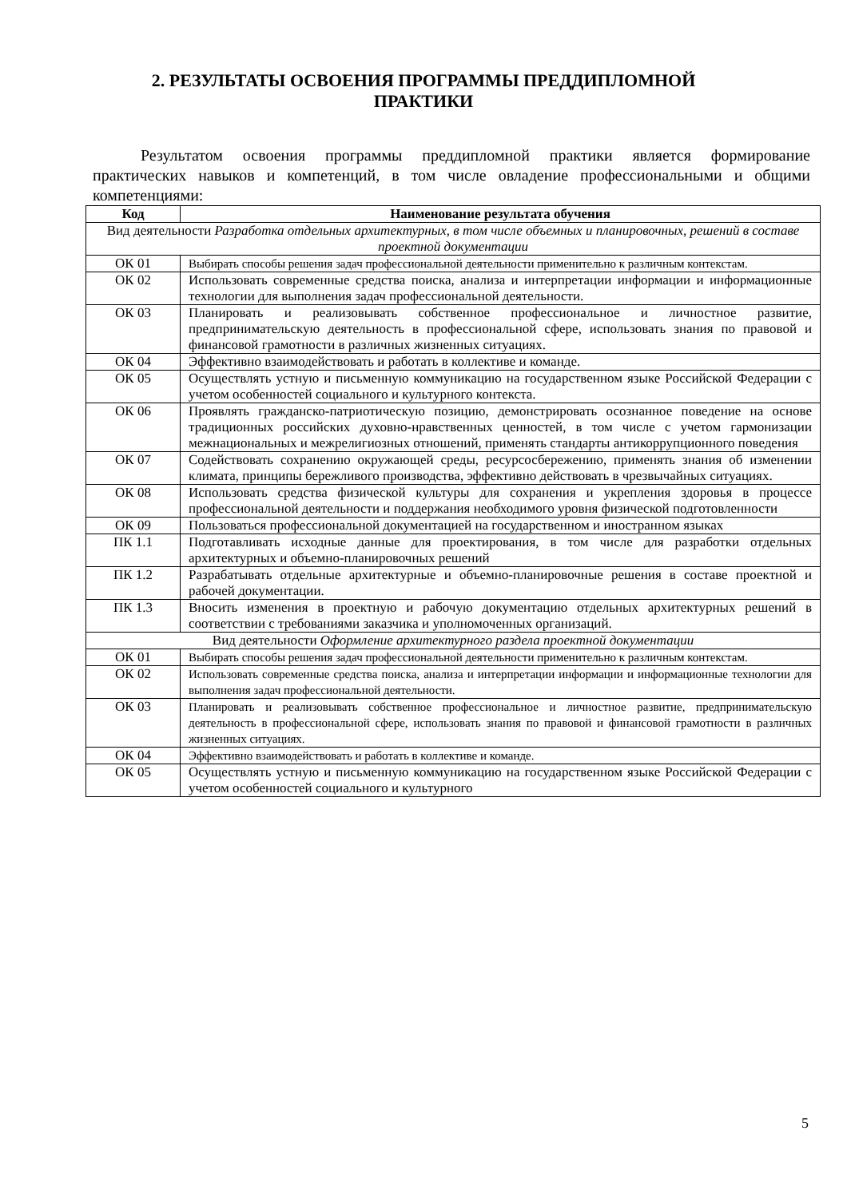2. РЕЗУЛЬТАТЫ ОСВОЕНИЯ ПРОГРАММЫ ПРЕДДИПЛОМНОЙ ПРАКТИКИ
Результатом освоения программы преддипломной практики является формирование практических навыков и компетенций, в том числе овладение профессиональными и общими компетенциями:
| Код | Наименование результата обучения |
| --- | --- |
| Вид деятельности Разработка отдельных архитектурных, в том числе объемных и планировочных, решений в составе проектной документации | |
| ОК 01 | Выбирать способы решения задач профессиональной деятельности применительно к различным контекстам. |
| ОК 02 | Использовать современные средства поиска, анализа и интерпретации информации и информационные технологии для выполнения задач профессиональной деятельности. |
| ОК 03 | Планировать и реализовывать собственное профессиональное и личностное развитие, предпринимательскую деятельность в профессиональной сфере, использовать знания по правовой и финансовой грамотности в различных жизненных ситуациях. |
| ОК 04 | Эффективно взаимодействовать и работать в коллективе и команде. |
| ОК 05 | Осуществлять устную и письменную коммуникацию на государственном языке Российской Федерации с учетом особенностей социального и культурного контекста. |
| ОК 06 | Проявлять гражданско-патриотическую позицию, демонстрировать осознанное поведение на основе традиционных российских духовно-нравственных ценностей, в том числе с учетом гармонизации межнациональных и межрелигиозных отношений, применять стандарты антикоррупционного поведения |
| ОК 07 | Содействовать сохранению окружающей среды, ресурсосбережению, применять знания об изменении климата, принципы бережливого производства, эффективно действовать в чрезвычайных ситуациях. |
| ОК 08 | Использовать средства физической культуры для сохранения и укрепления здоровья в процессе профессиональной деятельности и поддержания необходимого уровня физической подготовленности |
| ОК 09 | Пользоваться профессиональной документацией на государственном и иностранном языках |
| ПК 1.1 | Подготавливать исходные данные для проектирования, в том числе для разработки отдельных архитектурных и объемно-планировочных решений |
| ПК 1.2 | Разрабатывать отдельные архитектурные и объемно-планировочные решения в составе проектной и рабочей документации. |
| ПК 1.3 | Вносить изменения в проектную и рабочую документацию отдельных архитектурных решений в соответствии с требованиями заказчика и уполномоченных организаций. |
| Вид деятельности Оформление архитектурного раздела проектной документации | |
| ОК 01 | Выбирать способы решения задач профессиональной деятельности применительно к различным контекстам. |
| ОК 02 | Использовать современные средства поиска, анализа и интерпретации информации и информационные технологии для выполнения задач профессиональной деятельности. |
| ОК 03 | Планировать и реализовывать собственное профессиональное и личностное развитие, предпринимательскую деятельность в профессиональной сфере, использовать знания по правовой и финансовой грамотности в различных жизненных ситуациях. |
| ОК 04 | Эффективно взаимодействовать и работать в коллективе и команде. |
| ОК 05 | Осуществлять устную и письменную коммуникацию на государственном языке Российской Федерации с учетом особенностей социального и культурного |
5